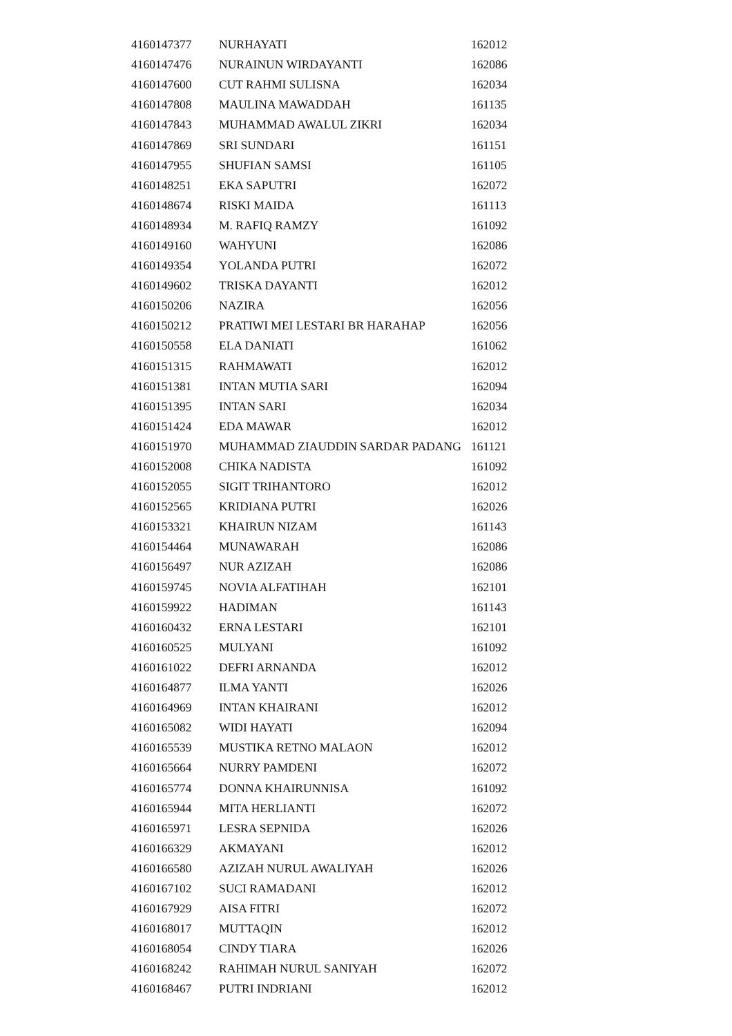| 4160147377 | NURHAYATI | 162012 |
| 4160147476 | NURAINUN WIRDAYANTI | 162086 |
| 4160147600 | CUT RAHMI SULISNA | 162034 |
| 4160147808 | MAULINA MAWADDAH | 161135 |
| 4160147843 | MUHAMMAD AWALUL ZIKRI | 162034 |
| 4160147869 | SRI SUNDARI | 161151 |
| 4160147955 | SHUFIAN SAMSI | 161105 |
| 4160148251 | EKA SAPUTRI | 162072 |
| 4160148674 | RISKI MAIDA | 161113 |
| 4160148934 | M. RAFIQ RAMZY | 161092 |
| 4160149160 | WAHYUNI | 162086 |
| 4160149354 | YOLANDA PUTRI | 162072 |
| 4160149602 | TRISKA DAYANTI | 162012 |
| 4160150206 | NAZIRA | 162056 |
| 4160150212 | PRATIWI MEI LESTARI BR HARAHAP | 162056 |
| 4160150558 | ELA DANIATI | 161062 |
| 4160151315 | RAHMAWATI | 162012 |
| 4160151381 | INTAN MUTIA SARI | 162094 |
| 4160151395 | INTAN SARI | 162034 |
| 4160151424 | EDA MAWAR | 162012 |
| 4160151970 | MUHAMMAD ZIAUDDIN SARDAR PADANG | 161121 |
| 4160152008 | CHIKA NADISTA | 161092 |
| 4160152055 | SIGIT TRIHANTORO | 162012 |
| 4160152565 | KRIDIANA PUTRI | 162026 |
| 4160153321 | KHAIRUN NIZAM | 161143 |
| 4160154464 | MUNAWARAH | 162086 |
| 4160156497 | NUR AZIZAH | 162086 |
| 4160159745 | NOVIA ALFATIHAH | 162101 |
| 4160159922 | HADIMAN | 161143 |
| 4160160432 | ERNA LESTARI | 162101 |
| 4160160525 | MULYANI | 161092 |
| 4160161022 | DEFRI ARNANDA | 162012 |
| 4160164877 | ILMA YANTI | 162026 |
| 4160164969 | INTAN KHAIRANI | 162012 |
| 4160165082 | WIDI HAYATI | 162094 |
| 4160165539 | MUSTIKA RETNO MALAON | 162012 |
| 4160165664 | NURRY PAMDENI | 162072 |
| 4160165774 | DONNA KHAIRUNNISA | 161092 |
| 4160165944 | MITA HERLIANTI | 162072 |
| 4160165971 | LESRA SEPNIDA | 162026 |
| 4160166329 | AKMAYANI | 162012 |
| 4160166580 | AZIZAH NURUL AWALIYAH | 162026 |
| 4160167102 | SUCI RAMADANI | 162012 |
| 4160167929 | AISA FITRI | 162072 |
| 4160168017 | MUTTAQIN | 162012 |
| 4160168054 | CINDY TIARA | 162026 |
| 4160168242 | RAHIMAH NURUL SANIYAH | 162072 |
| 4160168467 | PUTRI INDRIANI | 162012 |